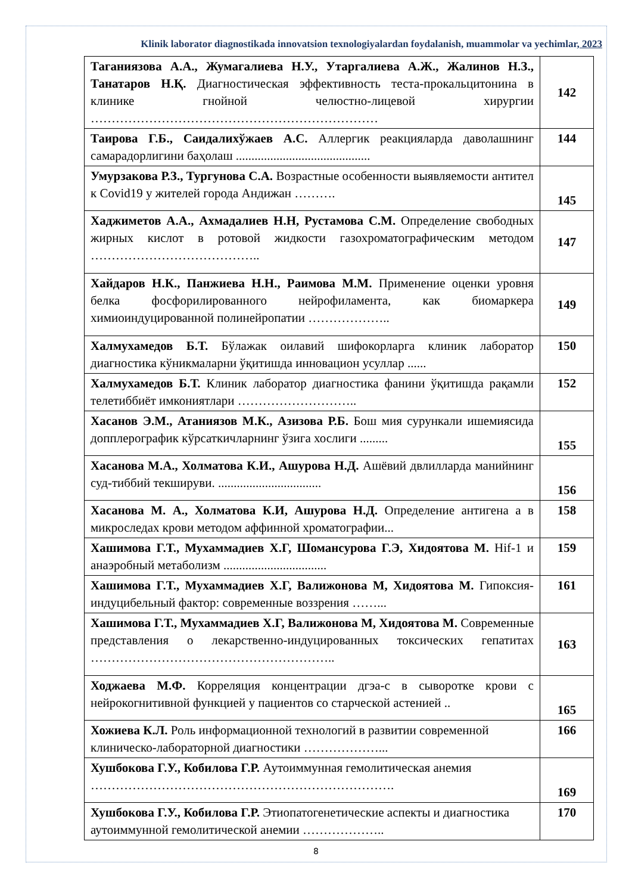Klinik laborator diagnostikada innovatsion texnologiyalardan foydalanish, muammolar va yechimlar, 2023
| Таганиязова А.А., Жумагалиева Н.У., Утаргалиева А.Ж., Жалинов Н.З., Танатаров Н.Қ. Диагностическая эффективность теста-прокальцитонина в клинике гнойной челюстно-лицевой хирургии …………………………………………………………… | 142 |
| Таирова Г.Б., Саидалихўжаев А.С. Аллергик реакцияларда даволашнинг самарадорлигини баҳолаш ........................................... | 144 |
| Умурзакова Р.З., Тургунова С.А. Возрастные особенности выявляемости антител к Covid19 у жителей города Андижан ………. | 145 |
| Хаджиметов А.А., Ахмадалиев Н.Н, Рустамова С.М. Определение свободных жирных кислот в ротовой жидкости газохроматографическим методом ………………………………….. | 147 |
| Хайдаров Н.К., Панжиева Н.Н., Раимова М.М. Применение оценки уровня белка фосфорилированного нейрофиламента, как биомаркера химиоиндуцированной полинейропатии ……………….. | 149 |
| Халмухамедов Б.Т. Бўлажак оилавий шифокорларга клиник лаборатор диагностика кўникмаларни ўқитишда инновацион усуллар ...... | 150 |
| Халмухамедов Б.Т. Клиник лаборатор диагностика фанини ўқитишда рақамли телетиббиёт имкониятлари ……………………….. | 152 |
| Хасанов Э.М., Атаниязов М.К., Азизова Р.Б. Бош мия сурункали ишемиясида допплерографик кўрсаткичларнинг ўзига хослиги ......... | 155 |
| Хасанова М.А., Холматова К.И., Ашурова Н.Д. Ашёвий двлилларда манийнинг суд-тиббий текшируви. ................................. | 156 |
| Хасанова М. А., Холматова К.И, Ашурова Н.Д. Определение антигена а в микроследах крови методом аффинной хроматографии... | 158 |
| Хашимова Г.Т., Мухаммадиев Х.Г, Шомансурова Г.Э, Хидоятова М. Hif-1 и анаэробный метаболизм ................................. | 159 |
| Хашимова Г.Т., Мухаммадиев Х.Г, Валижонова М, Хидоятова М. Гипоксия-индуцибельный фактор: современные воззрения ……... | 161 |
| Хашимова Г.Т., Мухаммадиев Х.Г, Валижонова М, Хидоятова М. Современные представления о лекарственно-индуцированных токсических гепатитах ………………………………………………….. | 163 |
| Ходжаева М.Ф. Корреляция концентрации дгэа-с в сыворотке крови с нейрокогнитивной функцией у пациентов со старческой астенией .. | 165 |
| Хожиева К.Л. Роль информационной технологий в развитии современной клиническо-лабораторной диагностики ………………... | 166 |
| Хушбокова Г.У., Кобилова Г.Р. Аутоиммунная гемолитическая анемия ………………………………………………………………. | 169 |
| Хушбокова Г.У., Кобилова Г.Р. Этиопатогенетические аспекты и диагностика аутоиммунной гемолитической анемии ……………….. | 170 |
8